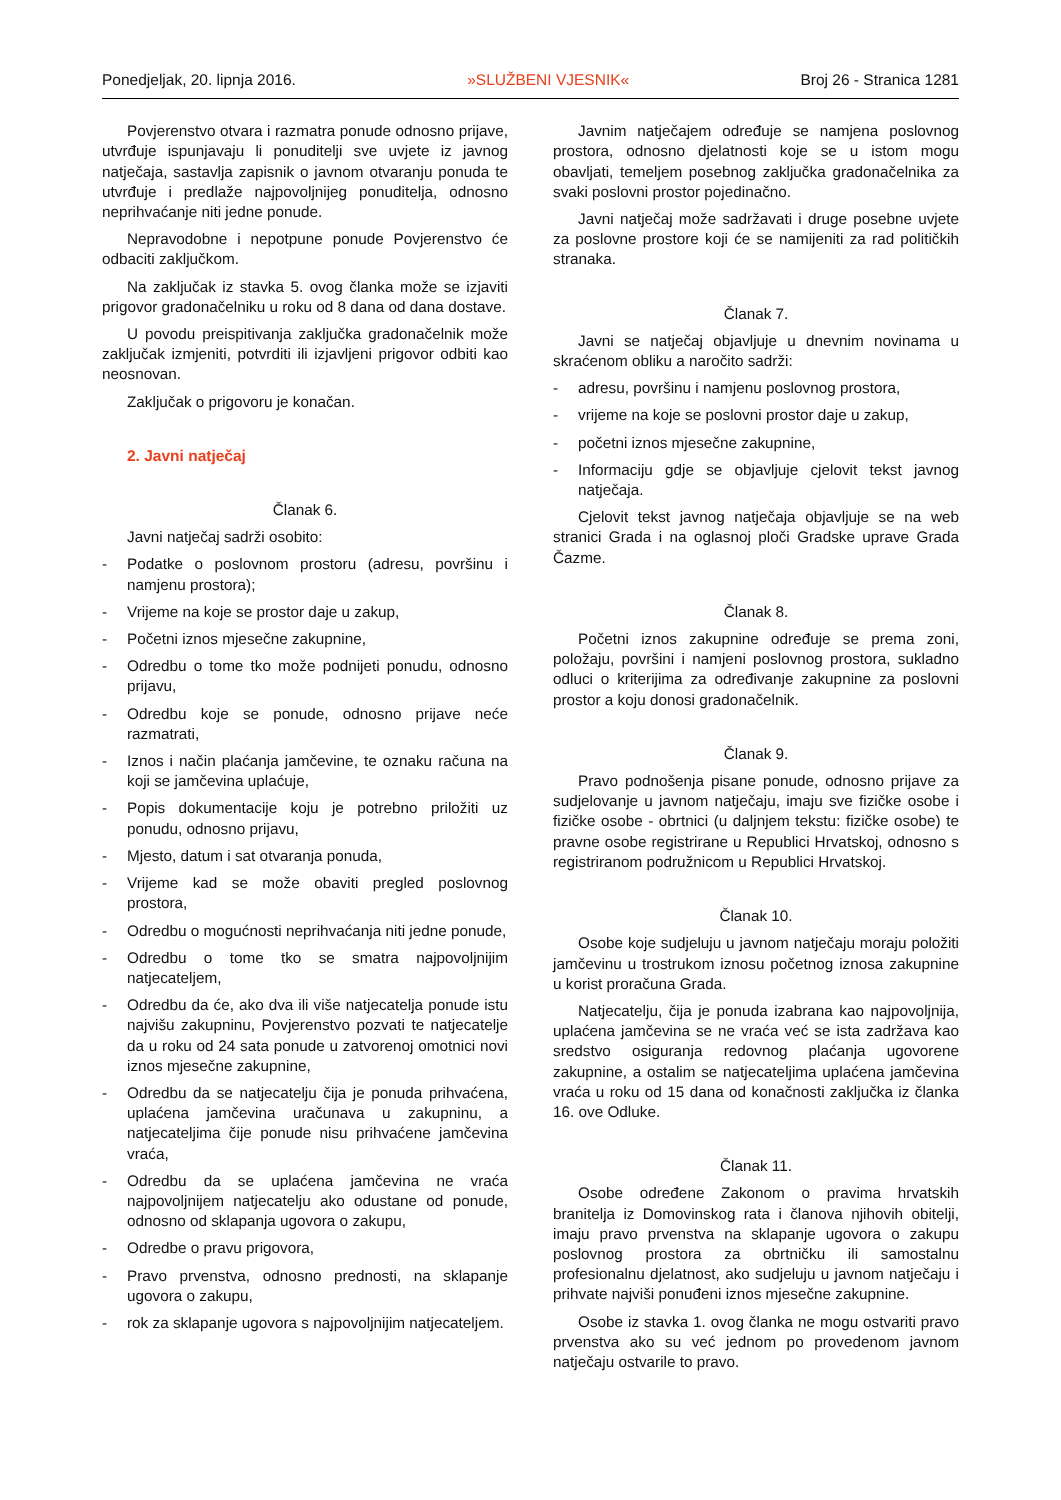Ponedjeljak, 20. lipnja 2016. »SLUŽBENI VJESNIK« Broj 26 - Stranica 1281
Povjerenstvo otvara i razmatra ponude odnosno prijave, utvrđuje ispunjavaju li ponuditelji sve uvjete iz javnog natječaja, sastavlja zapisnik o javnom otvaranju ponuda te utvrđuje i predlaže najpovoljnijeg ponuditelja, odnosno neprihvaćanje niti jedne ponude.
Nepravodobne i nepotpune ponude Povjerenstvo će odbaciti zaključkom.
Na zaključak iz stavka 5. ovog članka može se izjaviti prigovor gradonačelniku u roku od 8 dana od dana dostave.
U povodu preispitivanja zaključka gradonačelnik može zaključak izmjeniti, potvrditi ili izjavljeni prigovor odbiti kao neosnovan.
Zaključak o prigovoru je konačan.
2. Javni natječaj
Članak 6.
Javni natječaj sadrži osobito:
- Podatke o poslovnom prostoru (adresu, površinu i namjenu prostora);
- Vrijeme na koje se prostor daje u zakup,
- Početni iznos mjesečne zakupnine,
- Odredbu o tome tko može podnijeti ponudu, odnosno prijavu,
- Odredbu koje se ponude, odnosno prijave neće razmatrati,
- Iznos i način plaćanja jamčevine, te oznaku računa na koji se jamčevina uplaćuje,
- Popis dokumentacije koju je potrebno priložiti uz ponudu, odnosno prijavu,
- Mjesto, datum i sat otvaranja ponuda,
- Vrijeme kad se može obaviti pregled poslovnog prostora,
- Odredbu o mogućnosti neprihvaćanja niti jedne ponude,
- Odredbu o tome tko se smatra najpovoljnijim natjecateljem,
- Odredbu da će, ako dva ili više natjecatelja ponude istu najvišu zakupninu, Povjerenstvo pozvati te natjecatelje da u roku od 24 sata ponude u zatvorenoj omotnici novi iznos mjesečne zakupnine,
- Odredbu da se natjecatelju čija je ponuda prihvaćena, uplaćena jamčevina uračunava u zakupninu, a natjecateljima čije ponude nisu prihvaćene jamčevina vraća,
- Odredbu da se uplaćena jamčevina ne vraća najpovoljnijem natjecatelju ako odustane od ponude, odnosno od sklapanja ugovora o zakupu,
- Odredbe o pravu prigovora,
- Pravo prvenstva, odnosno prednosti, na sklapanje ugovora o zakupu,
- rok za sklapanje ugovora s najpovoljnijim natjecateljem.
Javnim natječajem određuje se namjena poslovnog prostora, odnosno djelatnosti koje se u istom mogu obavljati, temeljem posebnog zaključka gradonačelnika za svaki poslovni prostor pojedinačno.
Javni natječaj može sadržavati i druge posebne uvjete za poslovne prostore koji će se namijeniti za rad političkih stranaka.
Članak 7.
Javni se natječaj objavljuje u dnevnim novinama u skraćenom obliku a naročito sadrži:
- adresu, površinu i namjenu poslovnog prostora,
- vrijeme na koje se poslovni prostor daje u zakup,
- početni iznos mjesečne zakupnine,
- Informaciju gdje se objavljuje cjelovit tekst javnog natječaja.
Cjelovit tekst javnog natječaja objavljuje se na web stranici Grada i na oglasnoj ploči Gradske uprave Grada Čazme.
Članak 8.
Početni iznos zakupnine određuje se prema zoni, položaju, površini i namjeni poslovnog prostora, sukladno odluci o kriterijima za određivanje zakupnine za poslovni prostor a koju donosi gradonačelnik.
Članak 9.
Pravo podnošenja pisane ponude, odnosno prijave za sudjelovanje u javnom natječaju, imaju sve fizičke osobe i fizičke osobe - obrtnici (u daljnjem tekstu: fizičke osobe) te pravne osobe registrirane u Republici Hrvatskoj, odnosno s registriranom podružnicom u Republici Hrvatskoj.
Članak 10.
Osobe koje sudjeluju u javnom natječaju moraju položiti jamčevinu u trostrukom iznosu početnog iznosa zakupnine u korist proračuna Grada.
Natjecatelju, čija je ponuda izabrana kao najpovoljnija, uplaćena jamčevina se ne vraća već se ista zadržava kao sredstvo osiguranja redovnog plaćanja ugovorene zakupnine, a ostalim se natjecateljima uplaćena jamčevina vraća u roku od 15 dana od konačnosti zaključka iz članka 16. ove Odluke.
Članak 11.
Osobe određene Zakonom o pravima hrvatskih branitelja iz Domovinskog rata i članova njihovih obitelji, imaju pravo prvenstva na sklapanje ugovora o zakupu poslovnog prostora za obrtničku ili samostalnu profesionalnu djelatnost, ako sudjeluju u javnom natječaju i prihvate najviši ponuđeni iznos mjesečne zakupnine.
Osobe iz stavka 1. ovog članka ne mogu ostvariti pravo prvenstva ako su već jednom po provedenom javnom natječaju ostvarile to pravo.